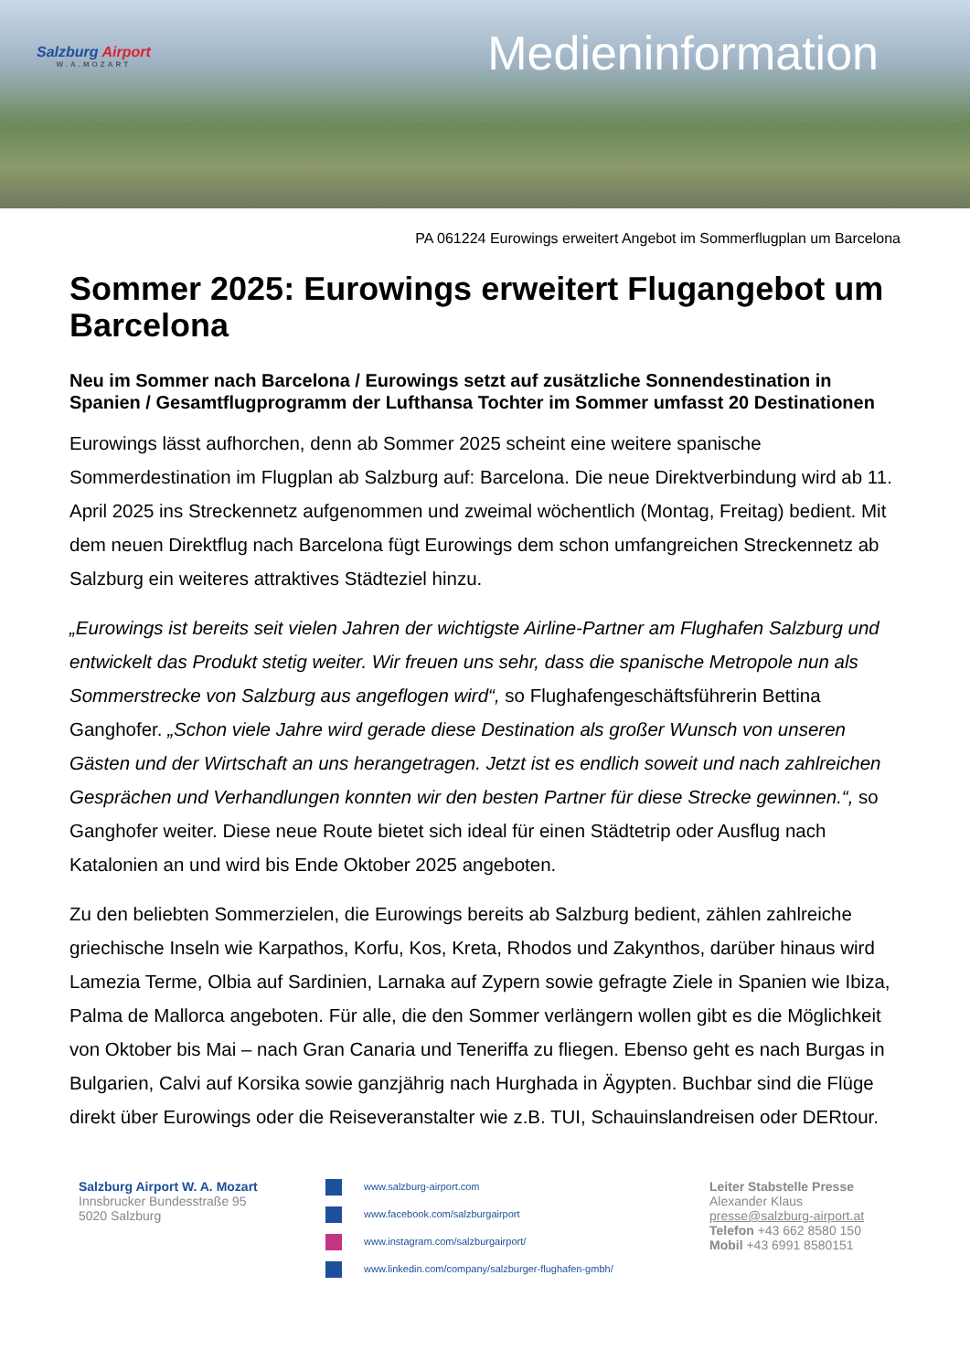Salzburg Airport
W.A.MOZART
Medieninformation
PA 061224 Eurowings erweitert Angebot im Sommerflugplan um Barcelona
Sommer 2025: Eurowings erweitert Flugangebot um Barcelona
Neu im Sommer nach Barcelona / Eurowings setzt auf zusätzliche Sonnendestination in Spanien / Gesamtflugprogramm der Lufthansa Tochter im Sommer umfasst 20 Destinationen
Eurowings lässt aufhorchen, denn ab Sommer 2025 scheint eine weitere spanische Sommerdestination im Flugplan ab Salzburg auf: Barcelona. Die neue Direktverbindung wird ab 11. April 2025 ins Streckennetz aufgenommen und zweimal wöchentlich (Montag, Freitag) bedient. Mit dem neuen Direktflug nach Barcelona fügt Eurowings dem schon umfangreichen Streckennetz ab Salzburg ein weiteres attraktives Städteziel hinzu.
„Eurowings ist bereits seit vielen Jahren der wichtigste Airline-Partner am Flughafen Salzburg und entwickelt das Produkt stetig weiter. Wir freuen uns sehr, dass die spanische Metropole nun als Sommerstrecke von Salzburg aus angeflogen wird“, so Flughafengeschäftsführerin Bettina Ganghofer. „Schon viele Jahre wird gerade diese Destination als großer Wunsch von unseren Gästen und der Wirtschaft an uns herangetragen. Jetzt ist es endlich soweit und nach zahlreichen Gesprächen und Verhandlungen konnten wir den besten Partner für diese Strecke gewinnen.“, so Ganghofer weiter. Diese neue Route bietet sich ideal für einen Städtetrip oder Ausflug nach Katalonien an und wird bis Ende Oktober 2025 angeboten.
Zu den beliebten Sommerzielen, die Eurowings bereits ab Salzburg bedient, zählen zahlreiche griechische Inseln wie Karpathos, Korfu, Kos, Kreta, Rhodos und Zakynthos, darüber hinaus wird Lamezia Terme, Olbia auf Sardinien, Larnaka auf Zypern sowie gefragte Ziele in Spanien wie Ibiza, Palma de Mallorca angeboten. Für alle, die den Sommer verlängern wollen gibt es die Möglichkeit von Oktober bis Mai – nach Gran Canaria und Teneriffa zu fliegen. Ebenso geht es nach Burgas in Bulgarien, Calvi auf Korsika sowie ganzjährig nach Hurghada in Ägypten. Buchbar sind die Flüge direkt über Eurowings oder die Reiseveranstalter wie z.B. TUI, Schauinslandreisen oder DERtour.
Salzburg Airport W. A. Mozart
Innsbrucker Bundesstraße 95
5020 Salzburg
www.salzburg-airport.com
www.facebook.com/salzburgairport
www.instagram.com/salzburgairport/
www.linkedin.com/company/salzburger-flughafen-gmbh/
Leiter Stabstelle Presse
Alexander Klaus
presse@salzburg-airport.at
Telefon +43 662 8580 150
Mobil +43 6991 8580151